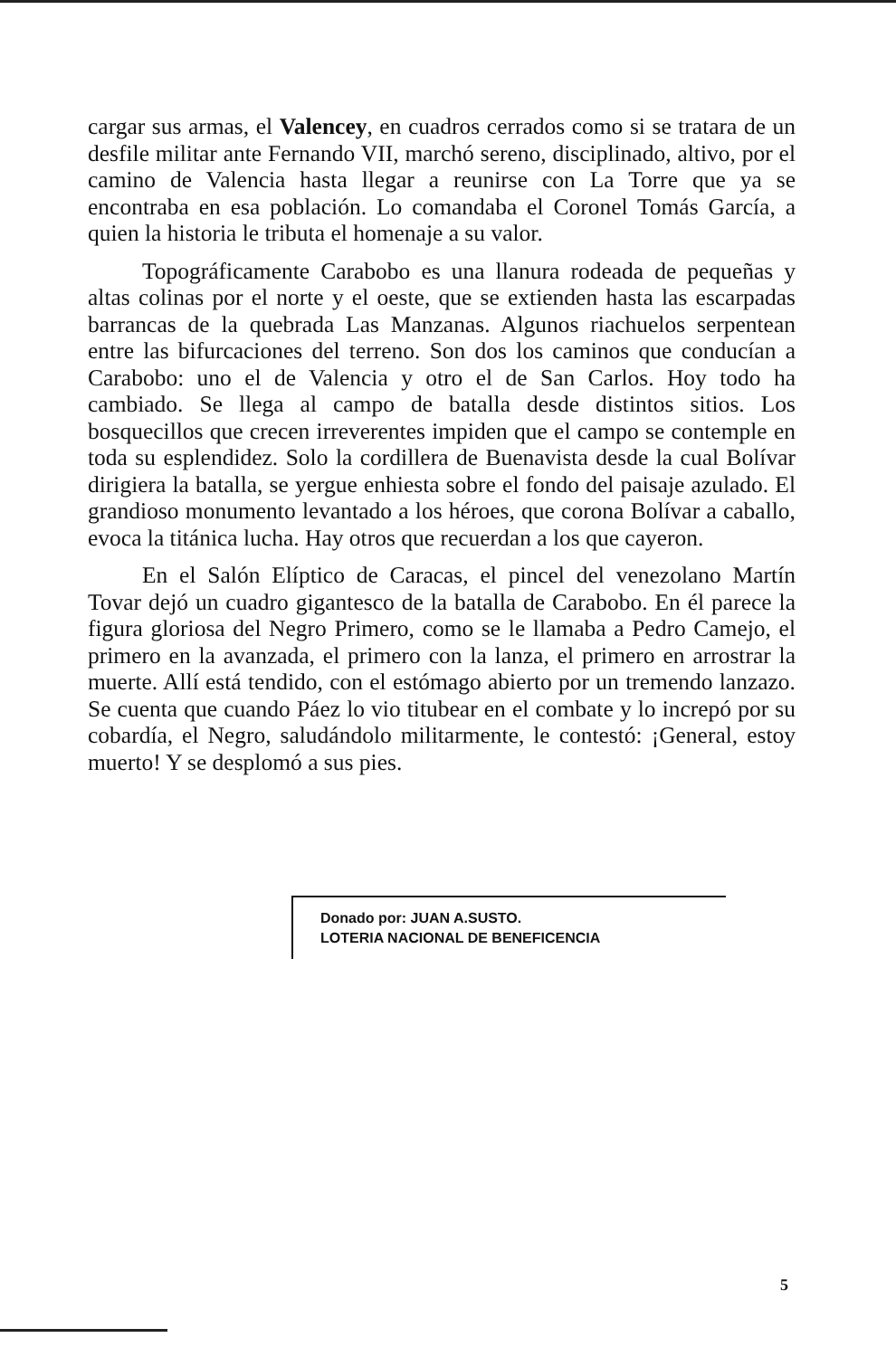cargar sus armas, el Valencey, en cuadros cerrados como si se tratara de un desfile militar ante Fernando VII, marchó sereno, disciplinado, altivo, por el camino de Valencia hasta llegar a reunirse con La Torre que ya se encontraba en esa población. Lo comandaba el Coronel Tomás García, a quien la historia le tributa el homenaje a su valor.
Topográficamente Carabobo es una llanura rodeada de pequeñas y altas colinas por el norte y el oeste, que se extienden hasta las escarpadas barrancas de la quebrada Las Manzanas. Algunos riachuelos serpentean entre las bifurcaciones del terreno. Son dos los caminos que conducían a Carabobo: uno el de Valencia y otro el de San Carlos. Hoy todo ha cambiado. Se llega al campo de batalla desde distintos sitios. Los bosquecillos que crecen irreverentes impiden que el campo se contemple en toda su esplendidez. Solo la cordillera de Buenavista desde la cual Bolívar dirigiera la batalla, se yergue enhiesta sobre el fondo del paisaje azulado. El grandioso monumento levantado a los héroes, que corona Bolívar a caballo, evoca la titánica lucha. Hay otros que recuerdan a los que cayeron.
En el Salón Elíptico de Caracas, el pincel del venezolano Martín Tovar dejó un cuadro gigantesco de la batalla de Carabobo. En él parece la figura gloriosa del Negro Primero, como se le llamaba a Pedro Camejo, el primero en la avanzada, el primero con la lanza, el primero en arrostrar la muerte. Allí está tendido, con el estómago abierto por un tremendo lanzazo. Se cuenta que cuando Páez lo vio titubear en el combate y lo increpó por su cobardía, el Negro, saludándolo militarmente, le contestó: ¡General, estoy muerto! Y se desplomó a sus pies.
Donado por: JUAN A.SUSTO.
LOTERIA NACIONAL DE BENEFICENCIA
5